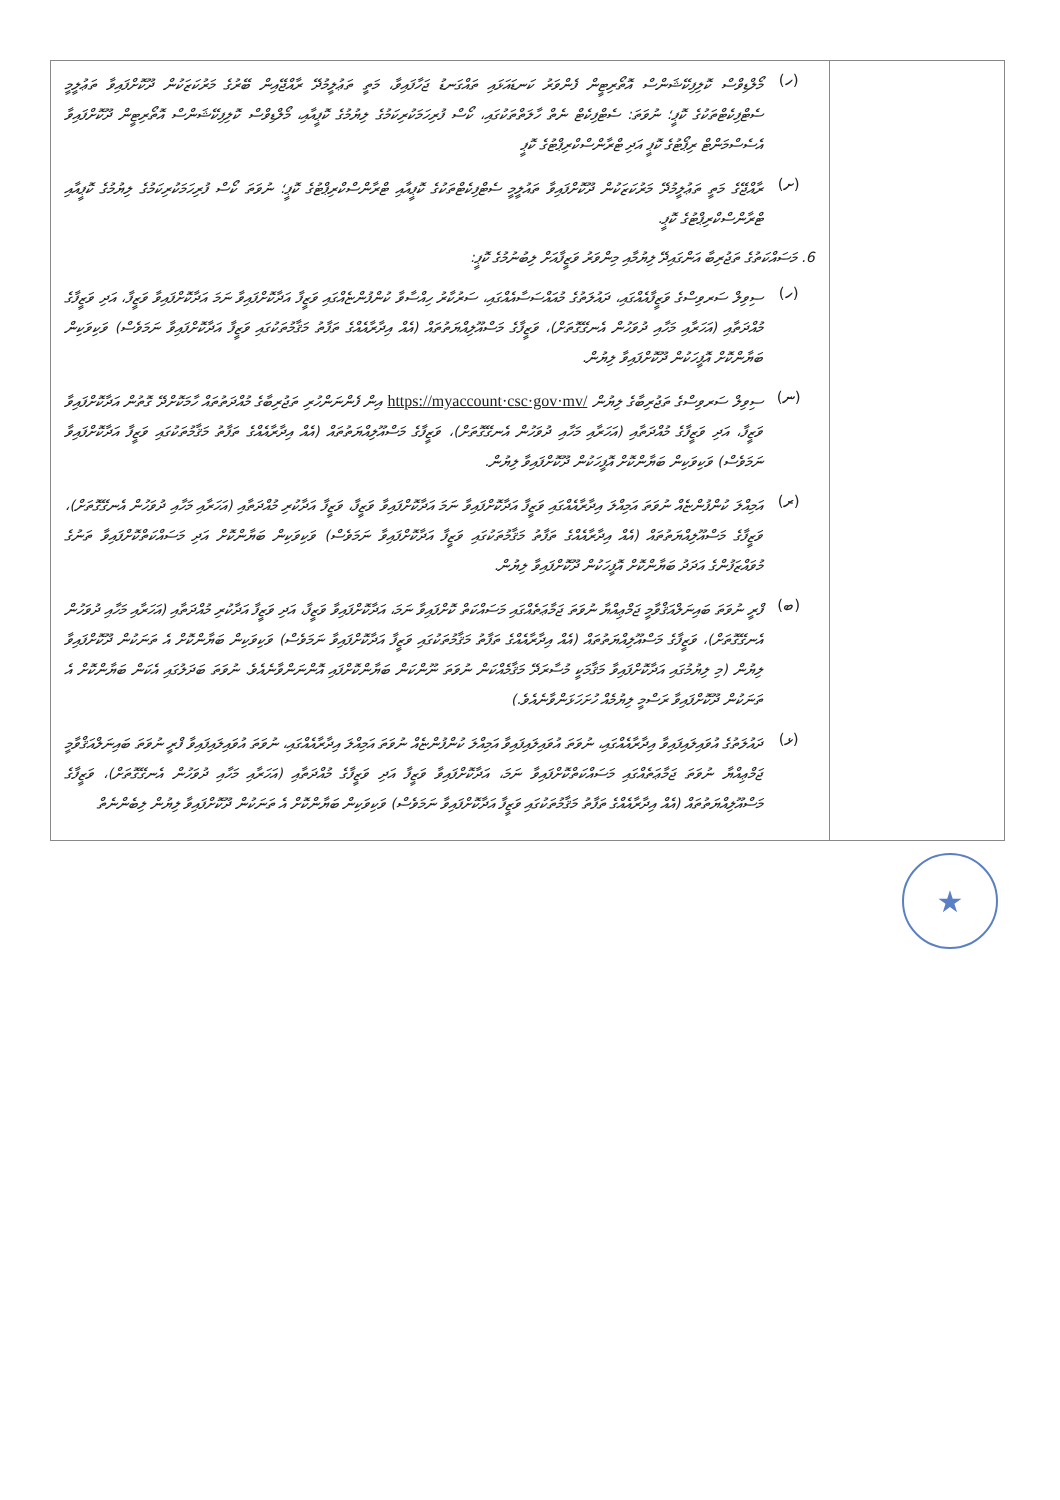| (ހ) މޯލްޑިވްސް ކޮލިފިކޭޝަންސް އޮތޯރިޓީން ފެންވަރު ކަނޑައަޅައި ތައްގަނޑު ޖަހާފައިވާ، މަތީ ތަޢުލީމުދޭ ރާއްޖޭއިން ބޭރުގެ މަރުކަޒަކުން ދޫކޮށްފައިވާ ތަޢުލީމީ ސެޓްފިކެޓްތަކުގެ ކޮޕީ؛ ނުވަތަ: ސެޓްފިކެޓް ނެތް ހާލަތްތަކުގައި، ކޯސް ފުރިހަމަކުރިކަމުގެ ލިޔުމުގެ ކޮޕީއާއި، މޯލްޑިވްސް ކޮލިފިކޭޝަންސް އޮތޯރިޓީން ދޫކޮށްފައިވާ އެސެސްމަންޓް ރިޕޯޓުގެ ކޮޕީ އަދި ޓްރާންސްކްރިޕްޓުގެ ކޮޕީ (ށ) ރާއްޖޭގެ މަތީ ތަޢުލީމުދޭ މަރުކަޒަކުން ދޫކޮށްފައިވާ ތައުލީމީ ސެޓްފިކެޓްތަކުގެ ކޮޕީއާއި ޓްރާންސްކްރިޕްޓުގެ ކޮޕީ؛ ނުވަތަ ކޯސް ފުރިހަމަކުރިކަމުގެ ލިޔުމުގެ ކޮޕީއާއި ޓްރާންސްކްރިޕްޓުގެ ކޮޕީ. 6. މަސައްކަތުގެ ތަޖުރިބާ އަންގައިދޭ ލިޔުމާއި މިންވަރު ވަޒީފާއަށް ލިބުނުމުގެ ކޮޕީ: (ހ) ސިވިލް ސަރވިސްގެ ވަޒީފާއެއްގައި، ދައުލަތުގެ މުއައްސަސާއެއްގައި، ސަރުކާރު ހިއްސާވާ ކުންފުންޏެއްގައި ވަޒީފާ އަދާކޮށްފައިވާ ނަމަ އަދާކޮށްފައިވާ ވަޒީފާ، އަދި ވަޒީފާގެ މުއްދަތާއި (އަހަރާއި މަހާއި ދުވަހުން އެނގޭގޮތަށް)، ވަޒީފާގެ މަސްއޫލިއްޔަތުތައް (އެއް އިދާރާއެއްގެ ތަފާތު މަޤާމުތަކުގައި ވަޒީފާ އަދާކޮށްފައިވާ ނަމަވެސް) ވަކިވަކިން ބަޔާންކޮށް އޮފީހަކުން ދޫކޮށްފައިވާ ލިޔުން. (ނ) ސިވިލް ސަރވިސްގެ ތަޖުރިބާގެ ލިޔުން https://myaccount·csc·gov·mv/ އިން ފެންނަންހުރި ތަޖުރިބާގެ މުއްދަތުތައް ހާމަކޮށްދޭ ގޮތުން އަދާކޮށްފައިވާ ވަޒީފާ، އަދި ވަޒީފާގެ މުއްދަތާއި (އަހަރާއި މަހާއި ދުވަހުން އެނގޭގޮތަށް)، ވަޒީފާގެ މަސްއޫލިއްޔަތުތައް (އެއް އިދާރާއެއްގެ ތަފާތު މަޤާމުތަކުގައި ވަޒީފާ އަދާކޮށްފައިވާ ނަމަވެސް) ވަކިވަކިން ބަޔާންކޮށް އޮފީހަކުން ދޫކޮށްފައިވާ ލިޔުން. (ރ) އަމިއްލަ ކުންފުންޏެއް ނުވަތަ އަމިއްލަ އިދާރާއެއްގައި ވަޒީފާ އަދާކޮށްފައިވާ ނަމަ އަދާކޮށްފައިވާ ވަޒީފާ، ވަޒީފާ އަދާކުރި މުއްދަތާއި (އަހަރާއި މަހާއި ދުވަހުން އެނގޭގޮތަށް)، ވަޒީފާގެ މަސްއޫލިއްޔަތުތައް (އެއް އިދާރާއެއްގެ ތަފާތު މަޤާމުތަކުގައި ވަޒީފާ އަދާކޮށްފައިވާ ނަމަވެސް) ވަކިވަކިން ބަޔާންކޮށް އަދި މަސައްކަތްކޮށްފައިވާ ތަނުގެ މުވައްޒަފުންގެ އަދަދު ބަޔާންކޮށް އޮފީހަކުން ދޫކޮށްފައިވާ ލިޔުން. (ބ) ފްރީ ނުވަތަ ބައިނަލްއަޤްވާމީ ޖަމްޢިއްޔާ ނުވަތަ ޖަމާޢަތެއްގައި މަސައްކަތް ކޮށްފައިވާ ނަމަ، އަދާކޮށްފައިވާ ވަޒީފާ، އަދި ވަޒީފާ އަދާކުރި މުއްދަތާއި (އަހަރާއި މަހާއި ދުވަހުން އެނގޭގޮތަށް)، ވަޒީފާގެ މަސްއޫލިއްޔަތުތައް (އެއް އިދާރާއެއްގެ ތަފާތު މަޤާމުތަކުގައި ވަޒީފާ އަދާކޮށްފައިވާ ނަމަވެސް) ވަކިވަކިން ބަޔާންކޮށް އެ ތަނަކުން ދޫކޮށްފައިވާ ލިޔުން (މި ލިޔުމުގައި އަދާކޮށްފައިވާ މަޤާމަކީ މުސާރަދޭ މަޤާމެއްކަން ނުވަތަ ނޫންކަން ބަޔާންކޮށްފައި އޮންނަންވާނެއެވެ. ނުވަތަ ބަދަލުގައި އެކަން ބަޔާންކޮށް އެ ތަނަކުން ދޫކޮށްފައިވާ ރަސްމީ ލިޔުމެއް ހުށަހަޅަންވާނެއެވެ.) (ޅ) ދައުލަތުގެ އުވައިލައިފައިވާ އިދާރާއެއްގައި، ނުވަތަ އުވައިލައިފައިވާ އަމިއްލަ ކުންފުންޏެއް ނުވަތަ އަމިއްލަ އިދާރާއެއްގައި، ނުވަތަ އުވައިލައިފައިވާ ފްރީ ނުވަތަ ބައިނަލްއަޤްވާމީ ޖަމްޢިއްޔާ ނުވަތަ ޖަމާޢަތެއްގައި މަސައްކަތްކޮށްފައިވާ ނަމަ، އަދާކޮށްފައިވާ ވަޒީފާ އަދި ވަޒީފާގެ މުއްދަތާއި (އަހަރާއި މަހާއި ދުވަހުން އެނގޭގޮތަށް)، ވަޒީފާގެ މަސްއޫލިއްޔަތުތައް (އެއް އިދާރާއެއްގެ ތަފާތު މަޤާމުތަކުގައި ވަޒީފާ އަދާކޮށްފައިވާ ނަމަވެސް) ވަކިވަކިން ބަޔާންކޮށް އެ ތަނަކުން ދޫކޮށްފައިވާ ލިޔުން ލިބެންނެތް | |
★